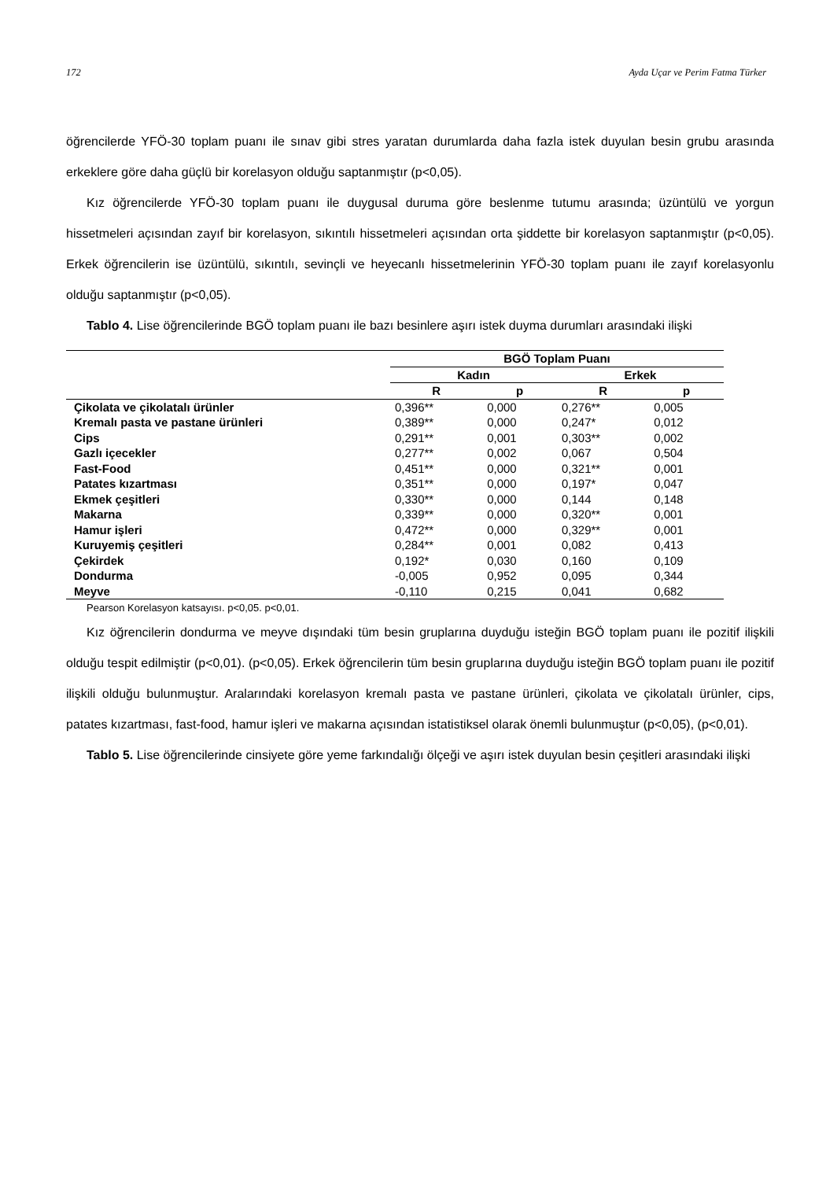172 Ayda Uçar ve Perim Fatma Türker
öğrencilerde YFÖ-30 toplam puanı ile sınav gibi stres yaratan durumlarda daha fazla istek duyulan besin grubu arasında erkeklere göre daha güçlü bir korelasyon olduğu saptanmıştır (p<0,05).
Kız öğrencilerde YFÖ-30 toplam puanı ile duygusal duruma göre beslenme tutumu arasında; üzüntülü ve yorgun hissetmeleri açısından zayıf bir korelasyon, sıkıntılı hissetmeleri açısından orta şiddette bir korelasyon saptanmıştır (p<0,05). Erkek öğrencilerin ise üzüntülü, sıkıntılı, sevinçli ve heyecanlı hissetmelerinin YFÖ-30 toplam puanı ile zayıf korelasyonlu olduğu saptanmıştır (p<0,05).
Tablo 4. Lise öğrencilerinde BGÖ toplam puanı ile bazı besinlere aşırı istek duyma durumları arasındaki ilişki
| | BGÖ Toplam Puanı | | | |
| --- | --- | --- | --- | --- |
| | Kadın | | Erkek | |
| | R | p | R | p |
| Çikolata ve çikolatalı ürünler | 0,396** | 0,000 | 0,276** | 0,005 |
| Kremalı pasta ve pastane ürünleri | 0,389** | 0,000 | 0,247* | 0,012 |
| Cips | 0,291** | 0,001 | 0,303** | 0,002 |
| Gazlı içecekler | 0,277** | 0,002 | 0,067 | 0,504 |
| Fast-Food | 0,451** | 0,000 | 0,321** | 0,001 |
| Patates kızartması | 0,351** | 0,000 | 0,197* | 0,047 |
| Ekmek çeşitleri | 0,330** | 0,000 | 0,144 | 0,148 |
| Makarna | 0,339** | 0,000 | 0,320** | 0,001 |
| Hamur işleri | 0,472** | 0,000 | 0,329** | 0,001 |
| Kuruyemiş çeşitleri | 0,284** | 0,001 | 0,082 | 0,413 |
| Çekirdek | 0,192* | 0,030 | 0,160 | 0,109 |
| Dondurma | -0,005 | 0,952 | 0,095 | 0,344 |
| Meyve | -0,110 | 0,215 | 0,041 | 0,682 |
Pearson Korelasyon katsayısı. p<0,05. p<0,01.
Kız öğrencilerin dondurma ve meyve dışındaki tüm besin gruplarına duyduğu isteğin BGÖ toplam puanı ile pozitif ilişkili olduğu tespit edilmiştir (p<0,01). (p<0,05). Erkek öğrencilerin tüm besin gruplarına duyduğu isteğin BGÖ toplam puanı ile pozitif ilişkili olduğu bulunmuştur. Aralarındaki korelasyon kremalı pasta ve pastane ürünleri, çikolata ve çikolatalı ürünler, cips, patates kızartması, fast-food, hamur işleri ve makarna açısından istatistiksel olarak önemli bulunmuştur (p<0,05), (p<0,01).
Tablo 5. Lise öğrencilerinde cinsiyete göre yeme farkındalığı ölçeği ve aşırı istek duyulan besin çeşitleri arasındaki ilişki